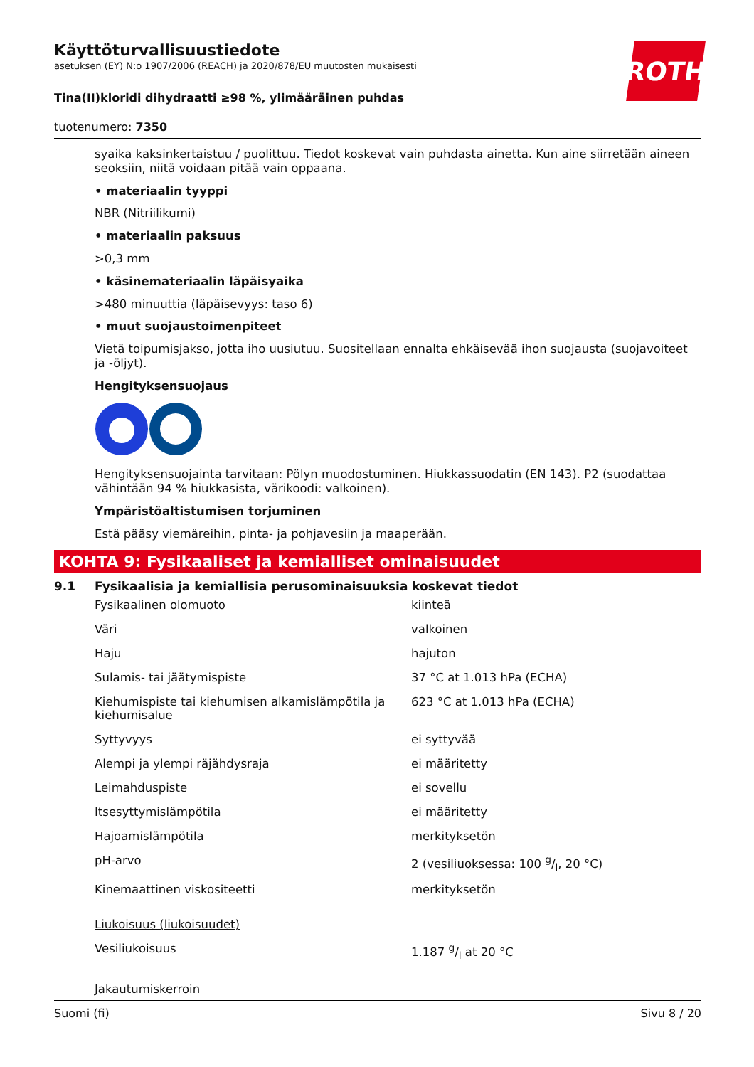ROTH
Käyttöturvallisuustiedote
asetuksen (EY) N:o 1907/2006 (REACH) ja 2020/878/EU muutosten mukaisesti
Tina(II)kloridi dihydraatti ≥98 %, ylimääräinen puhdas
tuotenumero: 7350
syaika kaksinkertaistuu / puolittuu. Tiedot koskevat vain puhdasta ainetta. Kun aine siirretään aineen seoksiin, niitä voidaan pitää vain oppaana.
• materiaalin tyyppi
NBR (Nitriilikumi)
• materiaalin paksuus
>0,3 mm
• käsinemateriaalin läpäisyaika
>480 minuuttia (läpäisevyys: taso 6)
• muut suojaustoimenpiteet
Vietä toipumisjakso, jotta iho uusiutuu. Suositellaan ennalta ehkäisevää ihon suojausta (suojavoiteet ja -öljyt).
Hengityksensuojaus
Hengityksensuojainta tarvitaan: Pölyn muodostuminen. Hiukkassuodatin (EN 143). P2 (suodattaa vähintään 94 % hiukkasista, värikoodi: valkoinen).
Ympäristöaltistumisen torjuminen
Estä pääsy viemäreihin, pinta- ja pohjavesiin ja maaperään.
KOHTA 9: Fysikaaliset ja kemialliset ominaisuudet
9.1 Fysikaalisia ja kemiallisia perusominaisuuksia koskevat tiedot
| Fysikaalinen olomuoto | kiinteä |
| Väri | valkoinen |
| Haju | hajuton |
| Sulamis- tai jäätymispiste | 37 °C at 1.013 hPa (ECHA) |
| Kiehumispiste tai kiehumisen alkamislämpötila ja kiehumisalue | 623 °C at 1.013 hPa (ECHA) |
| Syttyvyys | ei syttyvää |
| Alempi ja ylempi räjähdysraja | ei määritetty |
| Leimahduspiste | ei sovellu |
| Itsesyttymislämpötila | ei määritetty |
| Hajoamislämpötila | merkityksetön |
| pH-arvo | 2 (vesiliuoksessa: 100 g/l, 20 °C) |
| Kinemaattinen viskositeetti | merkityksetön |
| Liukoisuus (liukoisuudet) | |
| Vesiliukoisuus | 1.187 g/l at 20 °C |
| Jakautumiskerroin | |
Suomi (fi) Sivu 8 / 20